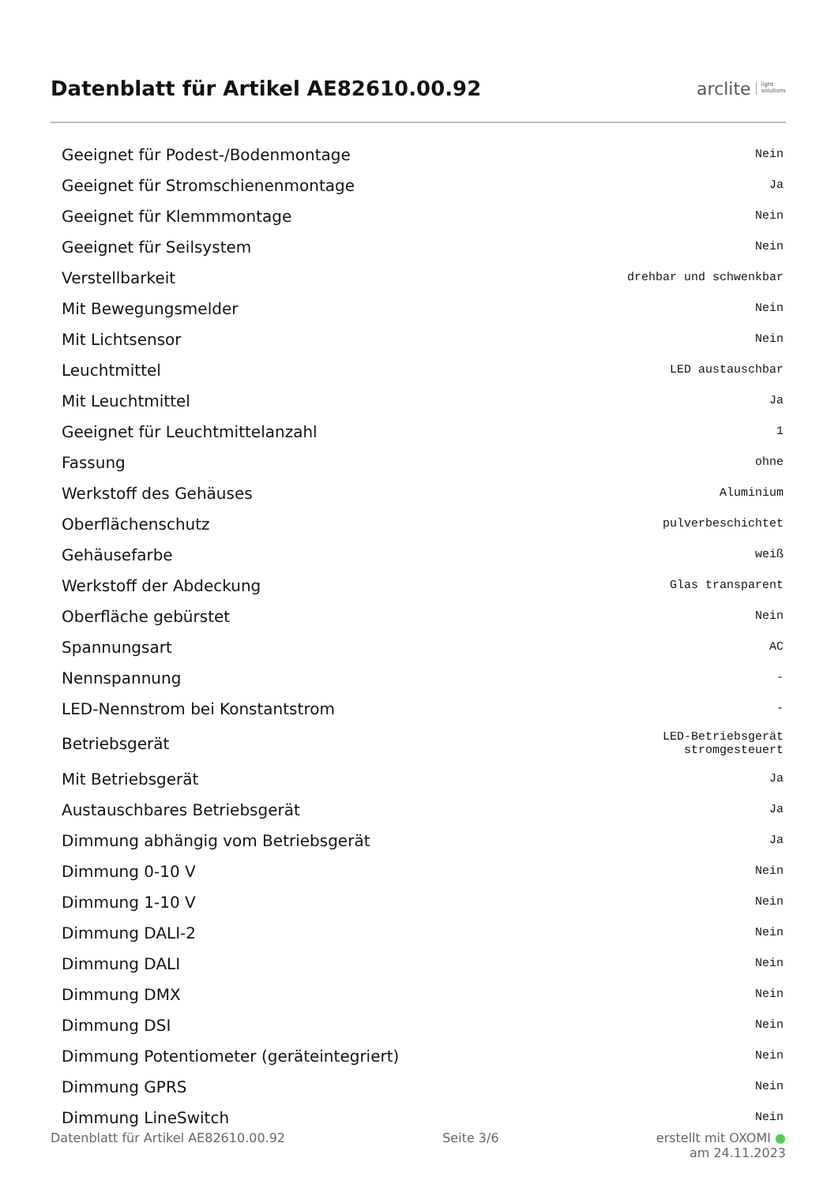Datenblatt für Artikel AE82610.00.92
arclite light
solutions
| Geeignet für Podest-/Bodenmontage | Nein |
| Geeignet für Stromschienenmontage | Ja |
| Geeignet für Klemmmontage | Nein |
| Geeignet für Seilsystem | Nein |
| Verstellbarkeit | drehbar und schwenkbar |
| Mit Bewegungsmelder | Nein |
| Mit Lichtsensor | Nein |
| Leuchtmittel | LED austauschbar |
| Mit Leuchtmittel | Ja |
| Geeignet für Leuchtmittelanzahl | 1 |
| Fassung | ohne |
| Werkstoff des Gehäuses | Aluminium |
| Oberflächenschutz | pulverbeschichtet |
| Gehäusefarbe | weiß |
| Werkstoff der Abdeckung | Glas transparent |
| Oberfläche gebürstet | Nein |
| Spannungsart | AC |
| Nennspannung | - |
| LED-Nennstrom bei Konstantstrom | - |
| Betriebsgerät | LED-Betriebsgerät stromgesteuert |
| Mit Betriebsgerät | Ja |
| Austauschbares Betriebsgerät | Ja |
| Dimmung abhängig vom Betriebsgerät | Ja |
| Dimmung 0-10 V | Nein |
| Dimmung 1-10 V | Nein |
| Dimmung DALI-2 | Nein |
| Dimmung DALI | Nein |
| Dimmung DMX | Nein |
| Dimmung DSI | Nein |
| Dimmung Potentiometer (geräteintegriert) | Nein |
| Dimmung GPRS | Nein |
| Dimmung LineSwitch | Nein |
Datenblatt für Artikel AE82610.00.92 Seite 3/6 erstellt mit OXOMI ●
am 24.11.2023